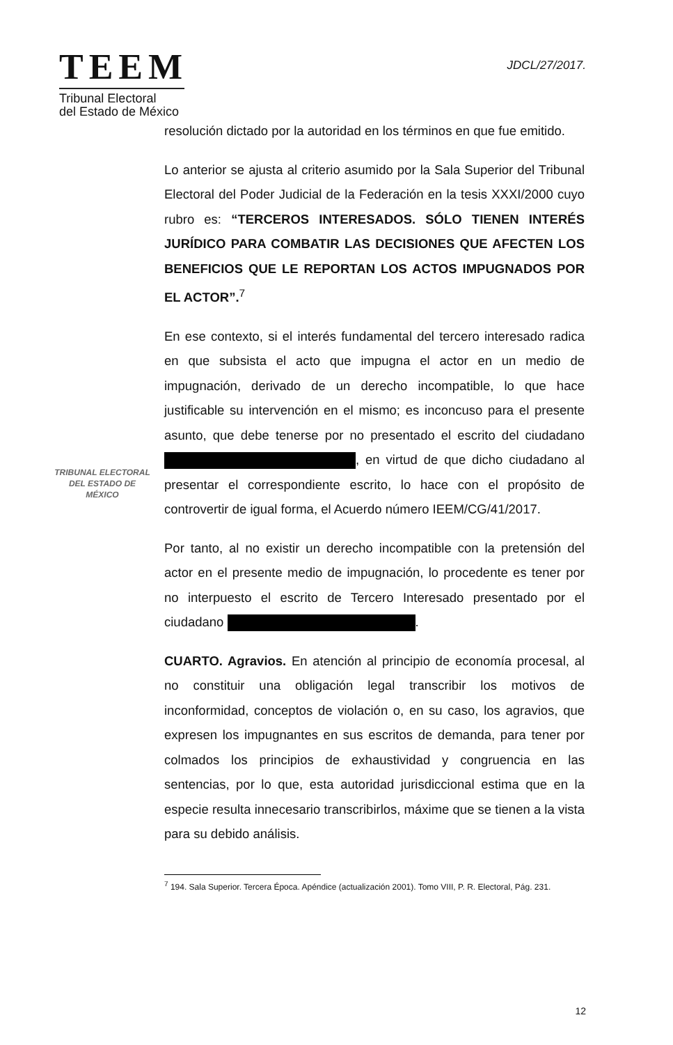TEEM
Tribunal Electoral
del Estado de México
JDCL/27/2017.
resolución dictado por la autoridad en los términos en que fue emitido.
Lo anterior se ajusta al criterio asumido por la Sala Superior del Tribunal Electoral del Poder Judicial de la Federación en la tesis XXXI/2000 cuyo rubro es: “TERCEROS INTERESADOS. SÓLO TIENEN INTERÉS JURÍDICO PARA COMBATIR LAS DECISIONES QUE AFECTEN LOS BENEFICIOS QUE LE REPORTAN LOS ACTOS IMPUGNADOS POR EL ACTOR”.<sup>7</sup>
En ese contexto, si el interés fundamental del tercero interesado radica en que subsista el acto que impugna el actor en un medio de impugnación, derivado de un derecho incompatible, lo que hace justificable su intervención en el mismo; es inconcuso para el presente asunto, que debe tenerse por no presentado el escrito del ciudadano , en virtud de que dicho ciudadano al presentar el correspondiente escrito, lo hace con el propósito de controvertir de igual forma, el Acuerdo número IEEM/CG/41/2017.
Por tanto, al no existir un derecho incompatible con la pretensión del actor en el presente medio de impugnación, lo procedente es tener por no interpuesto el escrito de Tercero Interesado presentado por el ciudadano .
CUARTO. Agravios. En atención al principio de economía procesal, al no constituir una obligación legal transcribir los motivos de inconformidad, conceptos de violación o, en su caso, los agravios, que expresen los impugnantes en sus escritos de demanda, para tener por colmados los principios de exhaustividad y congruencia en las sentencias, por lo que, esta autoridad jurisdiccional estima que en la especie resulta innecesario transcribirlos, máxime que se tienen a la vista para su debido análisis.
TRIBUNAL ELECTORAL
DEL ESTADO DE
MÉXICO
<sup>7</sup> 194. Sala Superior. Tercera Época. Apéndice (actualización 2001). Tomo VIII, P. R. Electoral, Pág. 231.
12